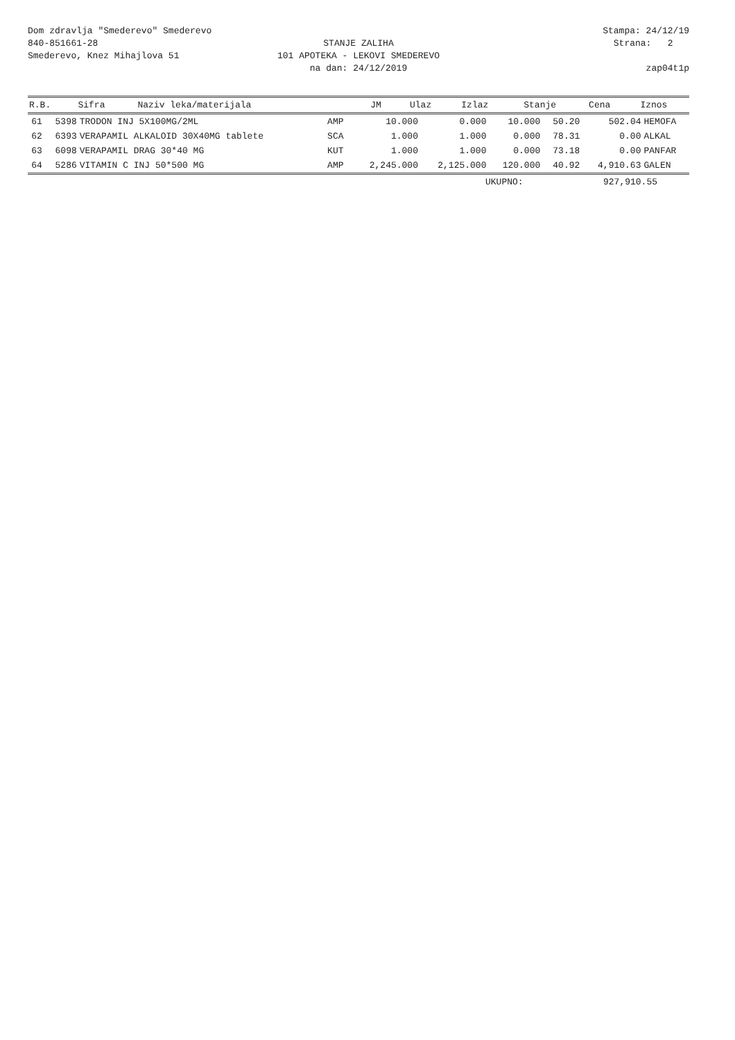Dom zdravlja "Smederevo" Smederevo
840-851661-28
Smederevo, Knez Mihajlova 51
STANJE ZALIHA
101 APOTEKA - LEKOVI SMEDEREVO
na dan: 24/12/2019
Stampa: 24/12/19
Strana: 2
zap04t1p
| R.B. | Sifra | Naziv leka/materijala | JM | Ulaz | Izlaz | Stanje | Cena | Iznos | |
| --- | --- | --- | --- | --- | --- | --- | --- | --- | --- |
| 61 | 5398 | TRODON INJ 5X100MG/2ML | AMP | 10.000 | 0.000 | 10.000 | 50.20 | 502.04 | HEMOFA |
| 62 | 6393 | VERAPAMIL ALKALOID 30X40MG tablete | SCA | 1.000 | 1.000 | 0.000 | 78.31 | 0.00 | ALKAL |
| 63 | 6098 | VERAPAMIL DRAG 30*40 MG | KUT | 1.000 | 1.000 | 0.000 | 73.18 | 0.00 | PANFAR |
| 64 | 5286 | VITAMIN C INJ 50*500 MG | AMP | 2,245.000 | 2,125.000 | 120.000 | 40.92 | 4,910.63 | GALEN |
UKUPNO: 927,910.55